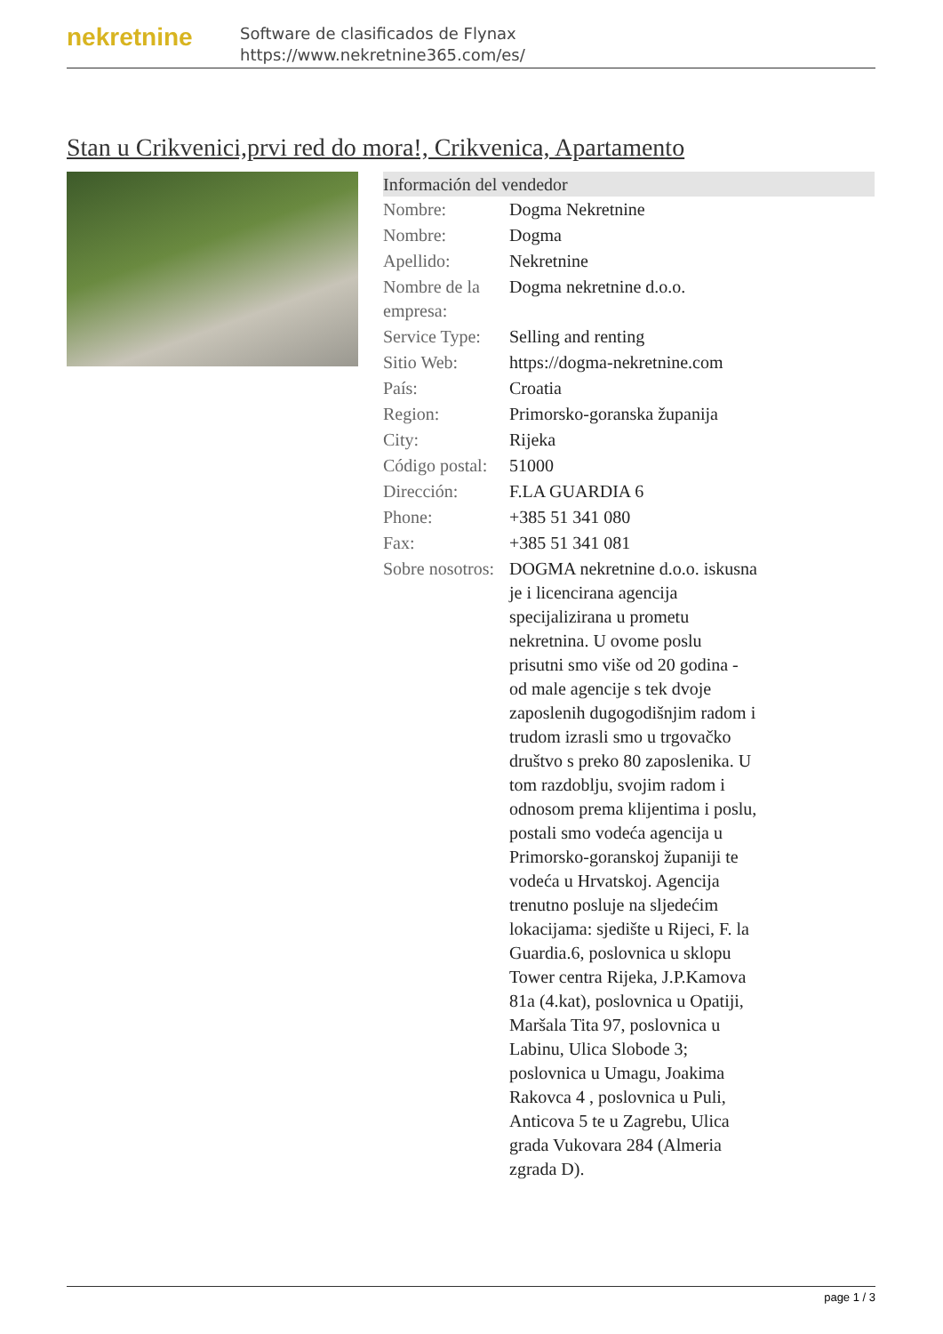nekretnine
Software de clasificados de Flynax
https://www.nekretnine365.com/es/
Stan u Crikvenici,prvi red do mora!, Crikvenica, Apartamento
| Información del vendedor | |
| --- | --- |
| Nombre: | Dogma Nekretnine |
| Nombre: | Dogma |
| Apellido: | Nekretnine |
| Nombre de la empresa: | Dogma nekretnine d.o.o. |
| Service Type: | Selling and renting |
| Sitio Web: | https://dogma-nekretnine.com |
| País: | Croatia |
| Region: | Primorsko-goranska županija |
| City: | Rijeka |
| Código postal: | 51000 |
| Dirección: | F.LA GUARDIA 6 |
| Phone: | +385 51 341 080 |
| Fax: | +385 51 341 081 |
| Sobre nosotros: | DOGMA nekretnine d.o.o. iskusna je i licencirana agencija specijalizirana u prometu nekretnina. U ovome poslu prisutni smo više od 20 godina - od male agencije s tek dvoje zaposlenih dugogodišnjim radom i trudom izrasli smo u trgovačko društvo s preko 80 zaposlenika. U tom razdoblju, svojim radom i odnosom prema klijentima i poslu, postali smo vodeća agencija u Primorsko-goranskoj županiji te vodeća u Hrvatskoj. Agencija trenutno posluje na sljedećim lokacijama: sjedište u Rijeci, F. la Guardia.6, poslovnica u sklopu Tower centra Rijeka, J.P.Kamova 81a (4.kat), poslovnica u Opatiji, Maršala Tita 97, poslovnica u Labinu, Ulica Slobode 3; poslovnica u Umagu, Joakima Rakovca 4 , poslovnica u Puli, Anticova 5 te u Zagrebu, Ulica grada Vukovara 284 (Almeria zgrada D). |
page 1 / 3